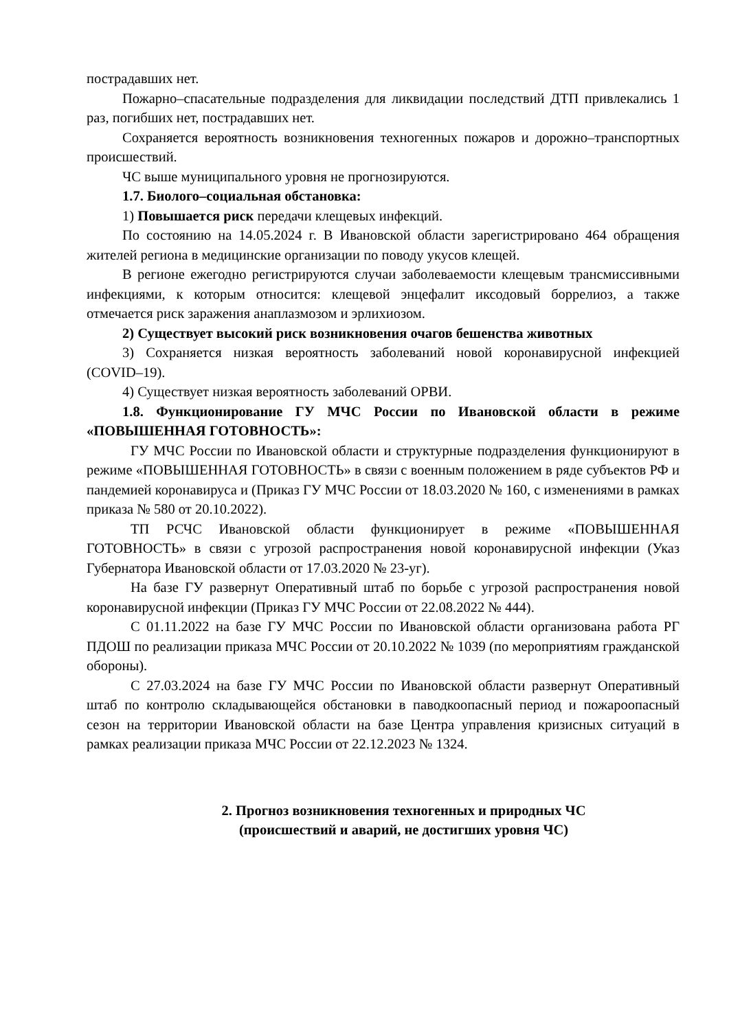пострадавших нет.
Пожарно–спасательные подразделения для ликвидации последствий ДТП привлекались 1 раз, погибших нет, пострадавших нет.
Сохраняется вероятность возникновения техногенных пожаров и дорожно–транспортных происшествий.
ЧС выше муниципального уровня не прогнозируются.
1.7. Биолого–социальная обстановка:
1) Повышается риск передачи клещевых инфекций.
По состоянию на 14.05.2024 г. В Ивановской области зарегистрировано 464 обращения жителей региона в медицинские организации по поводу укусов клещей.
В регионе ежегодно регистрируются случаи заболеваемости клещевым трансмиссивными инфекциями, к которым относится: клещевой энцефалит иксодовый боррелиоз, а также отмечается риск заражения анаплазмозом и эрлихиозом.
2) Существует высокий риск возникновения очагов бешенства животных
3) Сохраняется низкая вероятность заболеваний новой коронавирусной инфекцией (COVID–19).
4) Существует низкая вероятность заболеваний ОРВИ.
1.8. Функционирование ГУ МЧС России по Ивановской области в режиме «ПОВЫШЕННАЯ ГОТОВНОСТЬ»:
ГУ МЧС России по Ивановской области и структурные подразделения функционируют в режиме «ПОВЫШЕННАЯ ГОТОВНОСТЬ» в связи с военным положением в ряде субъектов РФ и пандемией коронавируса и (Приказ ГУ МЧС России от 18.03.2020 № 160, с изменениями в рамках приказа № 580 от 20.10.2022).
ТП РСЧС Ивановской области функционирует в режиме «ПОВЫШЕННАЯ ГОТОВНОСТЬ» в связи с угрозой распространения новой коронавирусной инфекции (Указ Губернатора Ивановской области от 17.03.2020 № 23-уг).
На базе ГУ развернут Оперативный штаб по борьбе с угрозой распространения новой коронавирусной инфекции (Приказ ГУ МЧС России от 22.08.2022 № 444).
С 01.11.2022 на базе ГУ МЧС России по Ивановской области организована работа РГ ПДОШ по реализации приказа МЧС России от 20.10.2022 № 1039 (по мероприятиям гражданской обороны).
С 27.03.2024 на базе ГУ МЧС России по Ивановской области развернут Оперативный штаб по контролю складывающейся обстановки в паводкоопасный период и пожароопасный сезон на территории Ивановской области на базе Центра управления кризисных ситуаций в рамках реализации приказа МЧС России от 22.12.2023 № 1324.
2. Прогноз возникновения техногенных и природных ЧС
(происшествий и аварий, не достигших уровня ЧС)